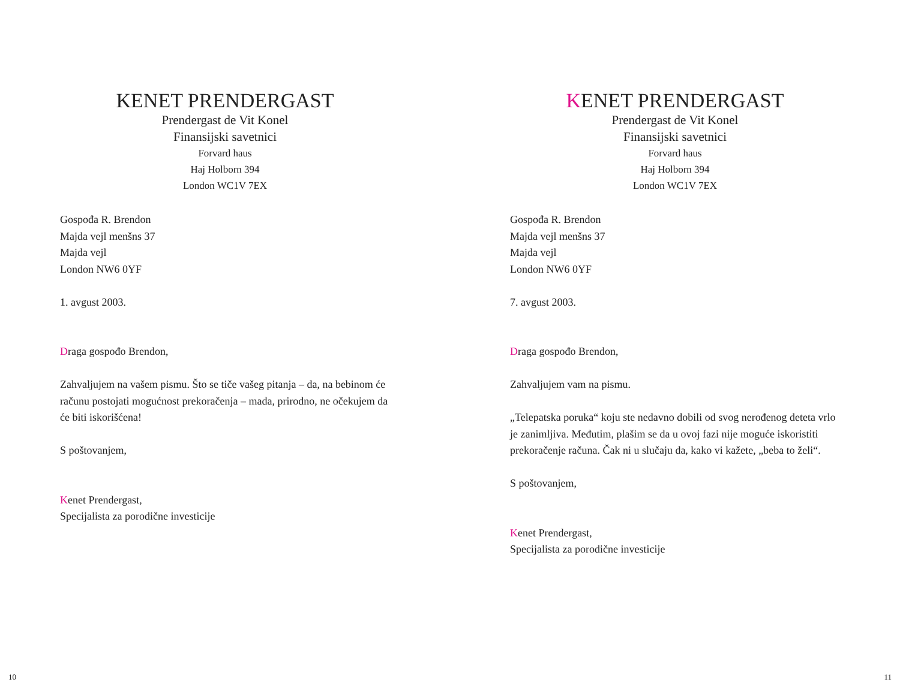KENET PRENDERGAST
Prendergast de Vit Konel
Finansijski savetnici
Forvard haus
Haj Holborn 394
London WC1V 7EX
Gospođa R. Brendon
Majda vejl menšns 37
Majda vejl
London NW6 0YF
1. avgust 2003.
Draga gospođo Brendon,
Zahvaljujem na vašem pismu. Što se tiče vašeg pitanja – da, na bebinom će računu postojati mogućnost prekoračenja – mada, prirodno, ne očekujem da će biti iskorišćena!
S poštovanjem,
Kenet Prendergast,
Specijalista za porodične investicije
10
KENET PRENDERGAST
Prendergast de Vit Konel
Finansijski savetnici
Forvard haus
Haj Holborn 394
London WC1V 7EX
Gospođa R. Brendon
Majda vejl menšns 37
Majda vejl
London NW6 0YF
7. avgust 2003.
Draga gospođo Brendon,
Zahvaljujem vam na pismu.
„Telepatska poruka“ koju ste nedavno dobili od svog nerođenog deteta vrlo je zanimljiva. Međutim, plašim se da u ovoj fazi nije moguće iskoristiti prekoračenje računa. Čak ni u slučaju da, kako vi kažete, „beba to želi“.
S poštovanjem,
Kenet Prendergast,
Specijalista za porodične investicije
11